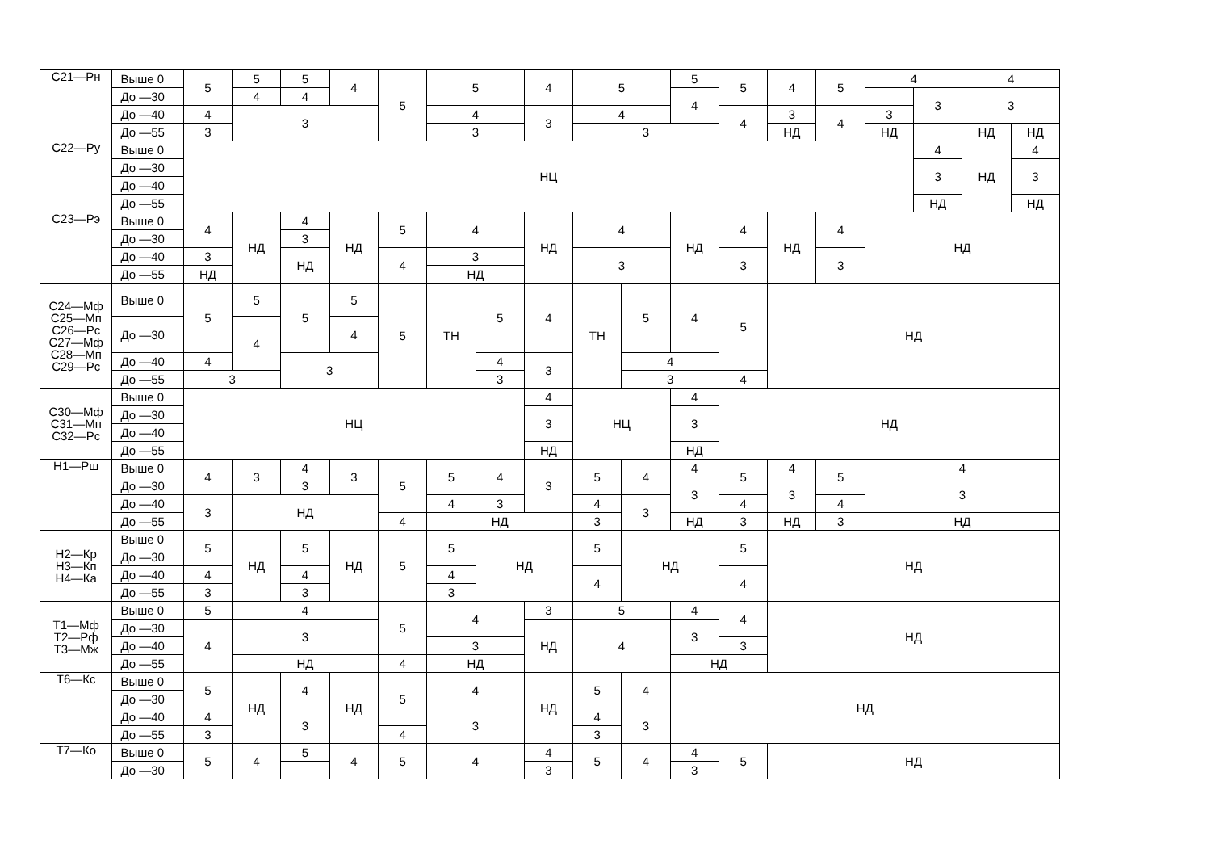| С21—Рн | Выше 0 | 5 | 5 | 5 | 4 | 5 | 5 | | 4 | 5 | | 5 | 5 | 4 | 5 | 4 | | 4 | |
| | До —30 | | 4 | 4 | | | | | | | | 4 | | | | | 3 | 3 | |
| | До —40 | 4 | 3 | | | | 4 | | 3 | 4 | | | 4 | 3 | 4 | 3 | | | |
| | До —55 | 3 | | | | | 3 | | | 3 | | | | НД | | НД | | НД | НД |
| С22—Ру | Выше 0 | НЦ | | | | | | | | | | | | | | | 4 | НД | 4 |
| | До —30 | | | | | | | | | | | | | | | | 3 | | 3 |
| | До —40 | | | | | | | | | | | | | | | | | | |
| | До —55 | | | | | | | | | | | | | | | | НД | | НД |
| С23—Рэ | Выше 0 | 4 | НД | 4 | НД | 5 | 4 | | НД | 4 | | НД | 4 | НД | 4 | НД | | | |
| | До —30 | | | 3 | | | | | | | | | | | | | | | |
| | До —40 | 3 | | НД | | 4 | 3 | | | 3 | | | 3 | | 3 | | | | |
| | До —55 | НД | | | | | НД | | | | | | | | | | | | |
| С24—Мф С25—Мп С26—Рс С27—Мф С28—Мп С29—Рс | Выше 0 | 5 | 5 | 5 | 5 | 5 | ТН | 5 | 4 | ТН | 5 | 4 | 5 | НД | | | | | |
| | До —30 | | 4 | | 4 | | | | | | | | | | | | | | |
| | До —40 | 4 | | 3 | | | | 4 | 3 | | 4 | | | | | | | | |
| | До —55 | 3 | | | | | | 3 | | | 3 | | 4 | | | | | | |
| С30—Мф С31—Мп С32—Рс | Выше 0 | НЦ | | | | | | | 4 | НЦ | | 4 | НД | | | | | | |
| | До —30 | | | | | | | | 3 | | | 3 | | | | | | | |
| | До —40 | | | | | | | | | | | | | | | | | | |
| | До —55 | | | | | | | | НД | | | НД | | | | | | | |
| Н1—Рш | Выше 0 | 4 | 3 | 4 | 3 | 5 | 5 | 4 | 3 | 5 | 4 | 4 | 5 | 4 | 5 | 4 | | | |
| | До —30 | | | 3 | | | | | | | | 3 | | 3 | | 3 | | | |
| | До —40 | 3 | НД | | | | 4 | 3 | | 4 | 3 | | 4 | | 4 | | | | |
| | До —55 | | | | | 4 | НД | | | 3 | | НД | 3 | НД | 3 | НД | | | |
| Н2—Кр Н3—Кп Н4—Ка | Выше 0 | 5 | НД | 5 | НД | 5 | 5 | НД | | 5 | НД | | 5 | НД | | | | | |
| | До —30 | | | | | | | | | | | | | | | | | | |
| | До —40 | 4 | | 4 | | | 4 | | | 4 | | | 4 | | | | | | |
| | До —55 | 3 | | 3 | | | 3 | | | | | | | | | | | | |
| Т1—Мф Т2—Рф Т3—Мж | Выше 0 | 5 | 4 | | | 5 | 4 | | 3 | 5 | | 4 | 4 | НД | | | | | |
| | До —30 | 4 | 3 | | | | | | НД | 4 | | 3 | | | | | | | |
| | До —40 | | | | | | 3 | | | | | | 3 | | | | | | |
| | До —55 | | НД | | | 4 | НД | | | | | НД | | | | | | | |
| Т6—Кс | Выше 0 | 5 | НД | 4 | НД | 5 | 4 | | НД | 5 | 4 | НД | | | | | | | |
| | До —30 | | | | | | | | | | | | | | | | | | |
| | До —40 | 4 | | 3 | | | 3 | | | 4 | 3 | | | | | | | | |
| | До —55 | 3 | | | | 4 | | | | 3 | | | | | | | | | |
| Т7—Ко | Выше 0 | 5 | 4 | 5 | 4 | 5 | 4 | | 4 | 5 | 4 | 4 | 5 | НД | | | | | |
| | До —30 | | | | | | | | 3 | | | 3 | | | | | | | |